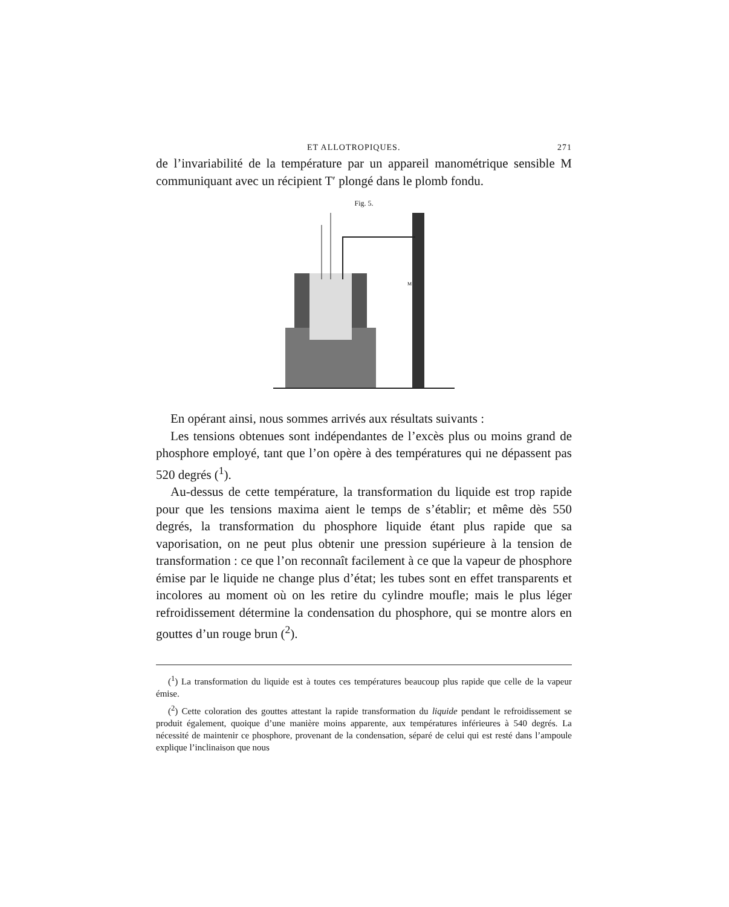ET ALLOTROPIQUES. 271
de l’invariabilité de la température par un appareil manométrique sensible M communiquant avec un récipient T′ plongé dans le plomb fondu.
Fig. 5.
M
En opérant ainsi, nous sommes arrivés aux résultats suivants :
Les tensions obtenues sont indépendantes de l’excès plus ou moins grand de phosphore employé, tant que l’on opère à des températures qui ne dépassent pas 520 degrés (<sup>1</sup>).
Au-dessus de cette température, la transformation du liquide est trop rapide pour que les tensions maxima aient le temps de s’établir; et même dès 550 degrés, la transformation du phosphore liquide étant plus rapide que sa vaporisation, on ne peut plus obtenir une pression supérieure à la tension de transformation : ce que l’on reconnaît facilement à ce que la vapeur de phosphore émise par le liquide ne change plus d’état; les tubes sont en effet transparents et incolores au moment où on les retire du cylindre moufle; mais le plus léger refroidissement détermine la condensation du phosphore, qui se montre alors en gouttes d’un rouge brun (<sup>2</sup>).
(<sup>1</sup>) La transformation du liquide est à toutes ces températures beaucoup plus rapide que celle de la vapeur émise.
(<sup>2</sup>) Cette coloration des gouttes attestant la rapide transformation du liquide pendant le refroidissement se produit également, quoique d’une manière moins apparente, aux températures inférieures à 540 degrés. La nécessité de maintenir ce phosphore, provenant de la condensation, séparé de celui qui est resté dans l’ampoule explique l’inclinaison que nous